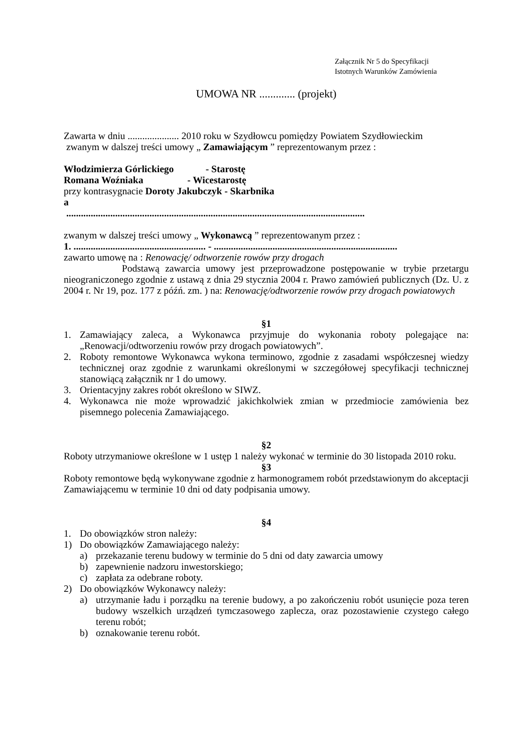Załącznik Nr 5 do Specyfikacji
Istotnych Warunków Zamówienia
UMOWA NR ............. (projekt)
Zawarta w dniu ..................... 2010 roku w Szydłowcu pomiędzy Powiatem Szydłowieckim
zwanym w dalszej treści umowy „ Zamawiającym ” reprezentowanym przez :
Włodzimierza Górlickiego - Starostę
Romana Woźniaka - Wicestarostę
przy kontrasygnacie Doroty Jakubczyk - Skarbnika
a
..........................................................................................................................
zwanym w dalszej treści umowy „ Wykonawcą ” reprezentowanym przez :
1. ...................................................... - ...........................................................................
zawarto umowę na : Renowację/ odtworzenie rowów przy drogach
Podstawą zawarcia umowy jest przeprowadzone postępowanie w trybie przetargu nieograniczonego zgodnie z ustawą z dnia 29 stycznia 2004 r. Prawo zamówień publicznych (Dz. U. z 2004 r. Nr 19, poz. 177 z późń. zm. ) na: Renowację/odtworzenie rowów przy drogach powiatowych
§1
1. Zamawiający zaleca, a Wykonawca przyjmuje do wykonania roboty polegające na: „Renowacji/odtworzeniu rowów przy drogach powiatowych”.
2. Roboty remontowe Wykonawca wykona terminowo, zgodnie z zasadami współczesnej wiedzy technicznej oraz zgodnie z warunkami określonymi w szczegółowej specyfikacji technicznej stanowiącą załącznik nr 1 do umowy.
3. Orientacyjny zakres robót określono w SIWZ.
4. Wykonawca nie może wprowadzić jakichkolwiek zmian w przedmiocie zamówienia bez pisemnego polecenia Zamawiającego.
§2
Roboty utrzymaniowe określone w 1 ustęp 1 należy wykonać w terminie do 30 listopada 2010 roku.
§3
Roboty remontowe będą wykonywane zgodnie z harmonogramem robót przedstawionym do akceptacji Zamawiającemu w terminie 10 dni od daty podpisania umowy.
§4
1. Do obowiązków stron należy:
1) Do obowiązków Zamawiającego należy:
a) przekazanie terenu budowy w terminie do 5 dni od daty zawarcia umowy
b) zapewnienie nadzoru inwestorskiego;
c) zapłata za odebrane roboty.
2) Do obowiązków Wykonawcy należy:
a) utrzymanie ładu i porządku na terenie budowy, a po zakończeniu robót usunięcie poza teren budowy wszelkich urządzeń tymczasowego zaplecza, oraz pozostawienie czystego całego terenu robót;
b) oznakowanie terenu robót.